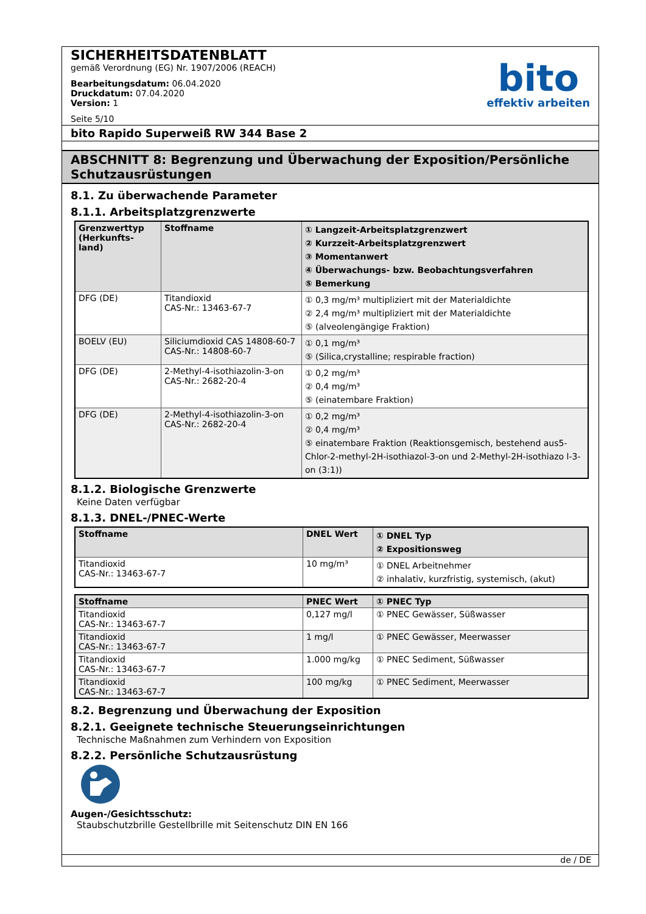SICHERHEITSDATENBLATT
gemäß Verordnung (EG) Nr. 1907/2006 (REACH)
Bearbeitungsdatum: 06.04.2020
Druckdatum: 07.04.2020
Version: 1
Seite 5/10
bito
effektiv arbeiten
bito Rapido Superweiß RW 344 Base 2
ABSCHNITT 8: Begrenzung und Überwachung der Exposition/Persönliche Schutzausrüstungen
8.1. Zu überwachende Parameter
8.1.1. Arbeitsplatzgrenzwerte
| Grenzwerttyp (Herkunfts-land) | Stoffname | ① Langzeit-Arbeitsplatzgrenzwert ② Kurzzeit-Arbeitsplatzgrenzwert ③ Momentanwert ④ Überwachungs- bzw. Beobachtungsverfahren ⑤ Bemerkung |
| --- | --- | --- |
| DFG (DE) | Titandioxid CAS-Nr.: 13463-67-7 | ① 0,3 mg/m³ multipliziert mit der Materialdichte ② 2,4 mg/m³ multipliziert mit der Materialdichte ⑤ (alveolengängige Fraktion) |
| BOELV (EU) | Siliciumdioxid CAS 14808-60-7 CAS-Nr.: 14808-60-7 | ① 0,1 mg/m³ ⑤ (Silica,crystalline; respirable fraction) |
| DFG (DE) | 2-Methyl-4-isothiazolin-3-on CAS-Nr.: 2682-20-4 | ① 0,2 mg/m³ ② 0,4 mg/m³ ⑤ (einatembare Fraktion) |
| DFG (DE) | 2-Methyl-4-isothiazolin-3-on CAS-Nr.: 2682-20-4 | ① 0,2 mg/m³ ② 0,4 mg/m³ ⑤ einatembare Fraktion (Reaktionsgemisch, bestehend aus5-Chlor-2-methyl-2H-isothiazol-3-on und 2-Methyl-2H-isothiazo l-3-on (3:1)) |
8.1.2. Biologische Grenzwerte
Keine Daten verfügbar
8.1.3. DNEL-/PNEC-Werte
| Stoffname | DNEL Wert | ① DNEL Typ ② Expositionsweg |
| --- | --- | --- |
| Titandioxid CAS-Nr.: 13463-67-7 | 10 mg/m³ | ① DNEL Arbeitnehmer ② inhalativ, kurzfristig, systemisch, (akut) |
| Stoffname | PNEC Wert | ① PNEC Typ |
| --- | --- | --- |
| Titandioxid CAS-Nr.: 13463-67-7 | 0,127 mg/l | ① PNEC Gewässer, Süßwasser |
| Titandioxid CAS-Nr.: 13463-67-7 | 1 mg/l | ① PNEC Gewässer, Meerwasser |
| Titandioxid CAS-Nr.: 13463-67-7 | 1.000 mg/kg | ① PNEC Sediment, Süßwasser |
| Titandioxid CAS-Nr.: 13463-67-7 | 100 mg/kg | ① PNEC Sediment, Meerwasser |
8.2. Begrenzung und Überwachung der Exposition
8.2.1. Geeignete technische Steuerungseinrichtungen
Technische Maßnahmen zum Verhindern von Exposition
8.2.2. Persönliche Schutzausrüstung
Augen-/Gesichtsschutz:
Staubschutzbrille Gestellbrille mit Seitenschutz DIN EN 166
de / DE